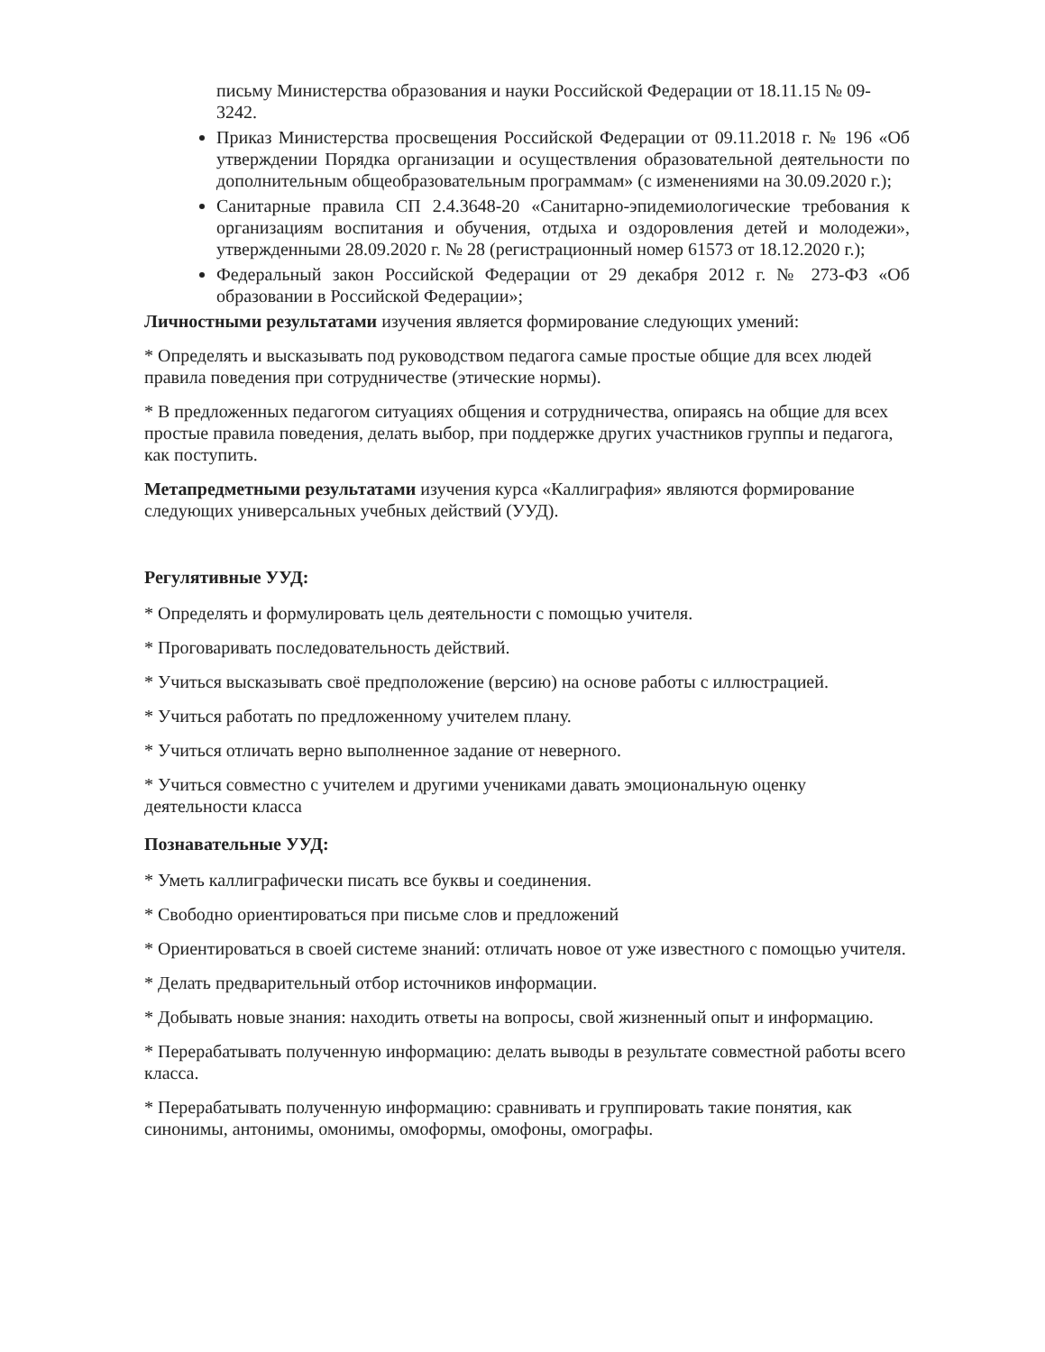письму Министерства образования и науки Российской Федерации от 18.11.15 № 09-3242.
Приказ Министерства просвещения Российской Федерации от 09.11.2018 г. № 196 «Об утверждении Порядка организации и осуществления образовательной деятельности по дополнительным общеобразовательным программам» (с изменениями на 30.09.2020 г.);
Санитарные правила СП 2.4.3648-20 «Санитарно-эпидемиологические требования к организациям воспитания и обучения, отдыха и оздоровления детей и молодежи», утвержденными 28.09.2020 г. № 28 (регистрационный номер 61573 от 18.12.2020 г.);
Федеральный закон Российской Федерации от 29 декабря 2012 г. № 273-ФЗ «Об образовании в Российской Федерации»;
Личностными результатами изучения является формирование следующих умений:
* Определять и высказывать под руководством педагога самые простые общие для всех людей правила поведения при сотрудничестве (этические нормы).
* В предложенных педагогом ситуациях общения и сотрудничества, опираясь на общие для всех простые правила поведения, делать выбор, при поддержке других участников группы и педагога, как поступить.
Метапредметными результатами изучения курса «Каллиграфия» являются формирование следующих универсальных учебных действий (УУД).
Регулятивные УУД:
* Определять и формулировать цель деятельности с помощью учителя.
* Проговаривать последовательность действий.
* Учиться высказывать своё предположение (версию) на основе работы с иллюстрацией.
* Учиться работать по предложенному учителем плану.
* Учиться отличать верно выполненное задание от неверного.
* Учиться совместно с учителем и другими учениками давать эмоциональную оценку деятельности класса
Познавательные УУД:
* Уметь каллиграфически писать все буквы и соединения.
* Свободно ориентироваться при письме слов и предложений
* Ориентироваться в своей системе знаний: отличать новое от уже известного с помощью учителя.
* Делать предварительный отбор источников информации.
* Добывать новые знания: находить ответы на вопросы, свой жизненный опыт и информацию.
* Перерабатывать полученную информацию: делать выводы в результате совместной работы всего класса.
* Перерабатывать полученную информацию: сравнивать и группировать такие понятия, как синонимы, антонимы, омонимы, омоформы, омофоны, омографы.